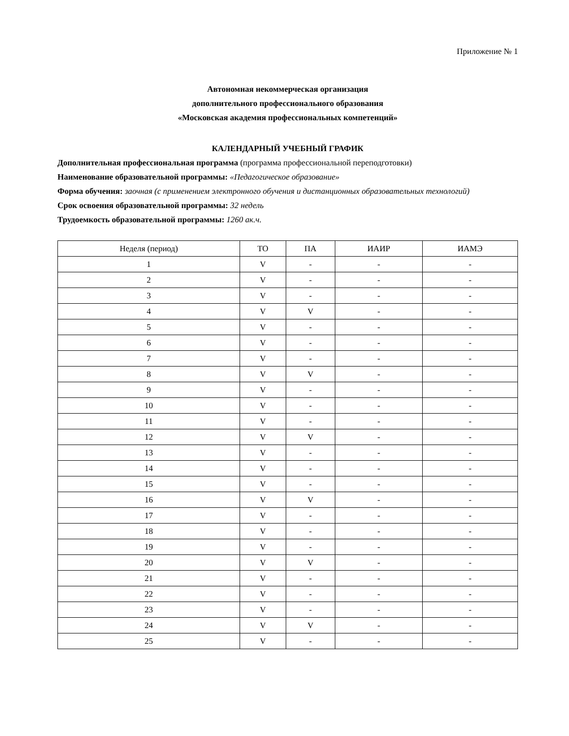Приложение № 1
Автономная некоммерческая организация
дополнительного профессионального образования
«Московская академия профессиональных компетенций»
КАЛЕНДАРНЫЙ УЧЕБНЫЙ ГРАФИК
Дополнительная профессиональная программа (программа профессиональной переподготовки)
Наименование образовательной программы: «Педагогическое образование»
Форма обучения: заочная (с применением электронного обучения и дистанционных образовательных технологий)
Срок освоения образовательной программы: 32 недель
Трудоемкость образовательной программы: 1260 ак.ч.
| Неделя (период) | ТО | ПА | ИАИР | ИАМЭ |
| --- | --- | --- | --- | --- |
| 1 | V | - | - | - |
| 2 | V | - | - | - |
| 3 | V | - | - | - |
| 4 | V | V | - | - |
| 5 | V | - | - | - |
| 6 | V | - | - | - |
| 7 | V | - | - | - |
| 8 | V | V | - | - |
| 9 | V | - | - | - |
| 10 | V | - | - | - |
| 11 | V | - | - | - |
| 12 | V | V | - | - |
| 13 | V | - | - | - |
| 14 | V | - | - | - |
| 15 | V | - | - | - |
| 16 | V | V | - | - |
| 17 | V | - | - | - |
| 18 | V | - | - | - |
| 19 | V | - | - | - |
| 20 | V | V | - | - |
| 21 | V | - | - | - |
| 22 | V | - | - | - |
| 23 | V | - | - | - |
| 24 | V | V | - | - |
| 25 | V | - | - | - |